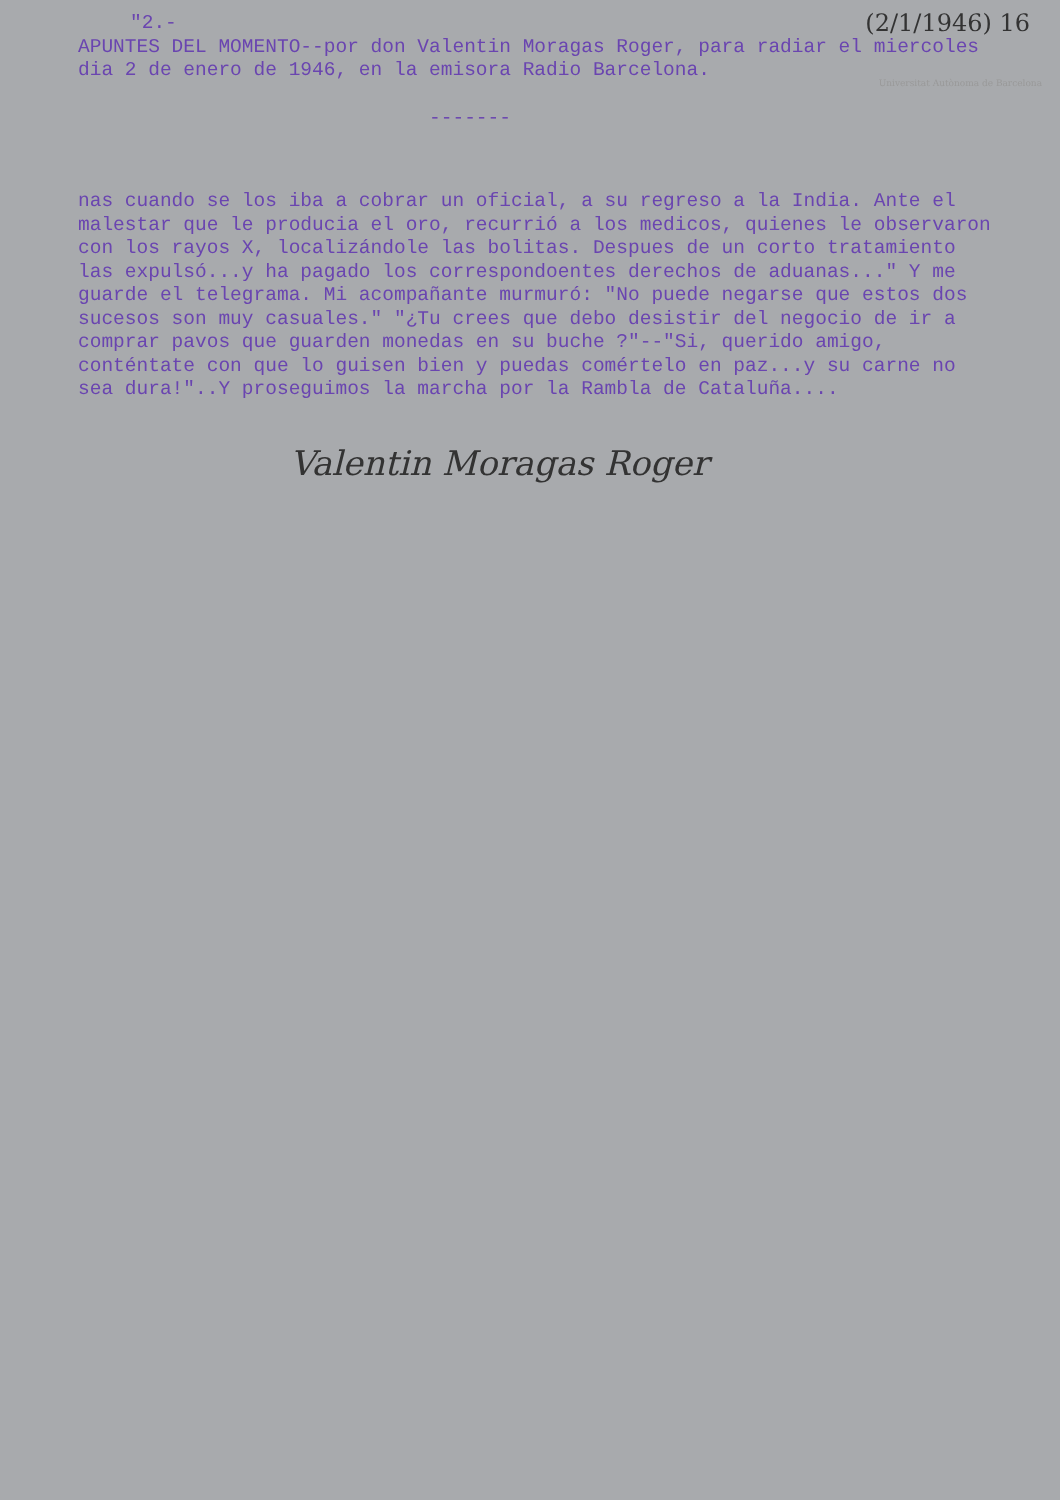"2.- (2/1/1946) 16
Universitat Autònoma de Barcelona
APUNTES DEL MOMENTO--por don Valentin Moragas Roger, para radiar el miercoles dia 2 de enero de 1946, en la emisora Radio Barcelona.
-------
nas cuando se los iba a cobrar un oficial, a su regreso a la India. Ante el malestar que le producia el oro, recurrió a los medicos, quienes le observaron con los rayos X, localizándole las bolitas. Despues de un corto tratamiento las expulsó...y ha pagado los correspondoentes derechos de aduanas..." Y me guarde el telegrama. Mi acompañante murmuró: "No puede negarse que estos dos sucesos son muy casuales." "¿Tu crees que debo desistir del negocio de ir a comprar pavos que guarden monedas en su buche ?"--"Si, querido amigo, conténtate con que lo guisen bien y puedas comértelo en paz...y su carne no sea dura!"..Y proseguimos la marcha por la Rambla de Cataluña....
Valentin Moragas Roger